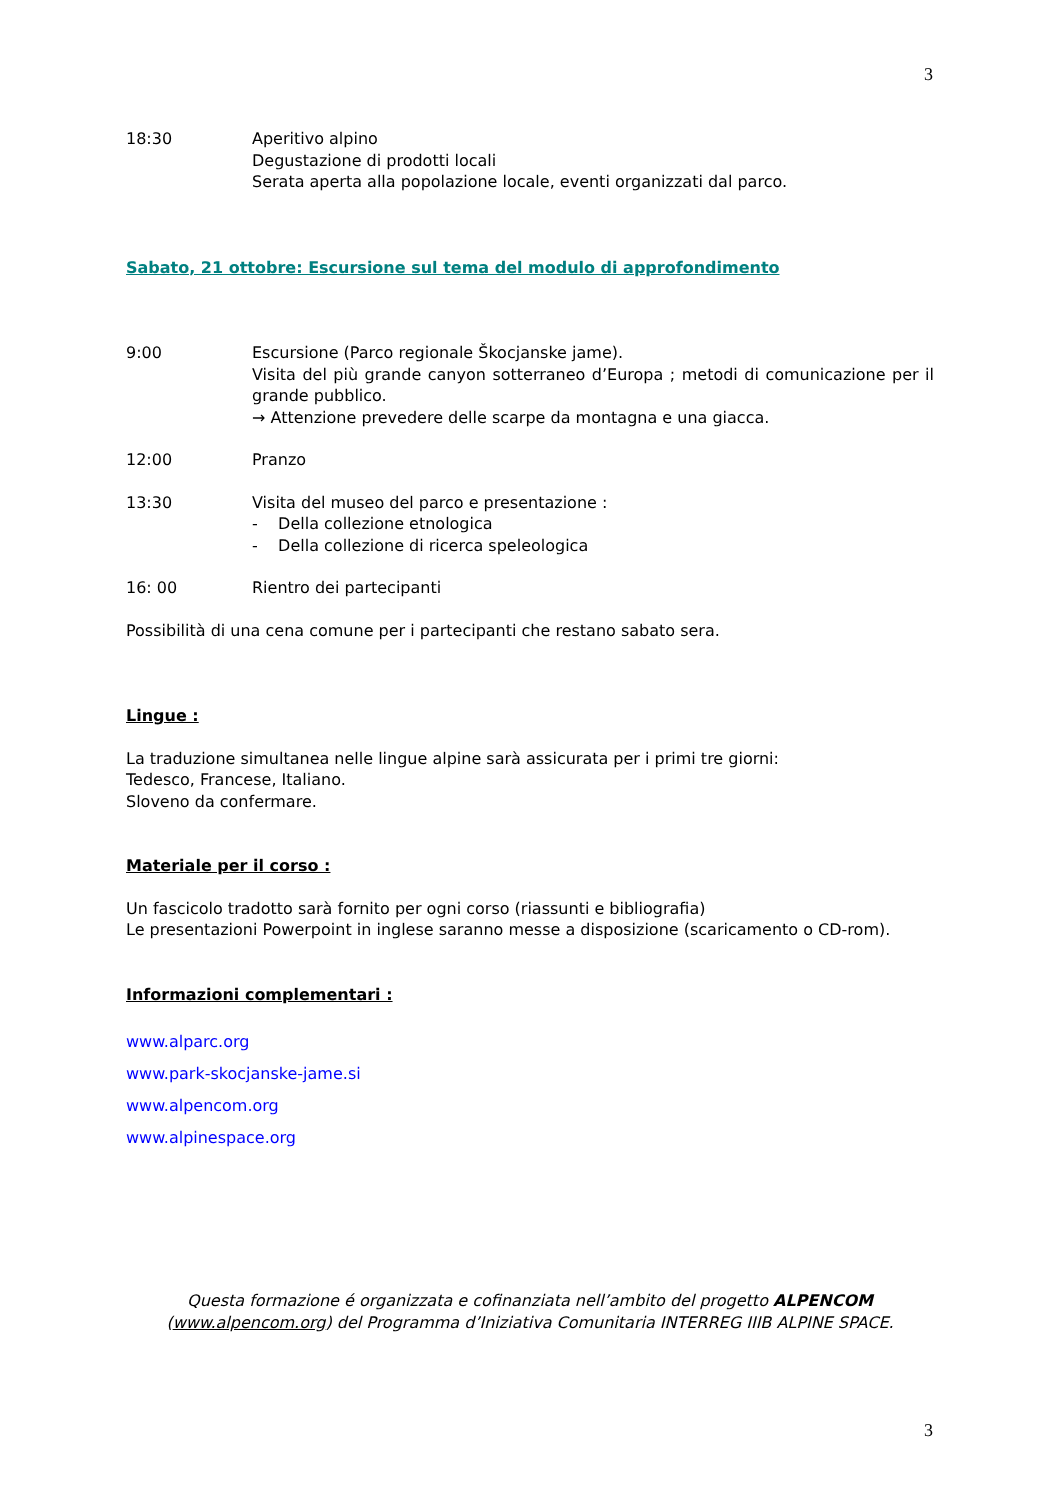3
18:30 Aperitivo alpino
Degustazione di prodotti locali
Serata aperta alla popolazione locale, eventi organizzati dal parco.
Sabato, 21 ottobre: Escursione sul tema del modulo di approfondimento
9:00 Escursione (Parco regionale Škocjanske jame).
Visita del più grande canyon sotterraneo d’Europa ; metodi di comunicazione per il grande pubblico.
→ Attenzione prevedere delle scarpe da montagna e una giacca.
12:00 Pranzo
13:30 Visita del museo del parco e presentazione :
- Della collezione etnologica
- Della collezione di ricerca speleologica
16: 00 Rientro dei partecipanti
Possibilità di una cena comune per i partecipanti che restano sabato sera.
Lingue :
La traduzione simultanea nelle lingue alpine sarà assicurata per i primi tre giorni:
Tedesco, Francese, Italiano.
Sloveno da confermare.
Materiale per il corso :
Un fascicolo tradotto sarà fornito per ogni corso (riassunti e bibliografia)
Le presentazioni Powerpoint in inglese saranno messe a disposizione (scaricamento o CD-rom).
Informazioni complementari :
www.alparc.org
www.park-skocjanske-jame.si
www.alpencom.org
www.alpinespace.org
Questa formazione é organizzata e cofinanziata nell’ambito del progetto ALPENCOM
(www.alpencom.org) del Programma d’Iniziativa Comunitaria INTERREG IIIB ALPINE SPACE.
3